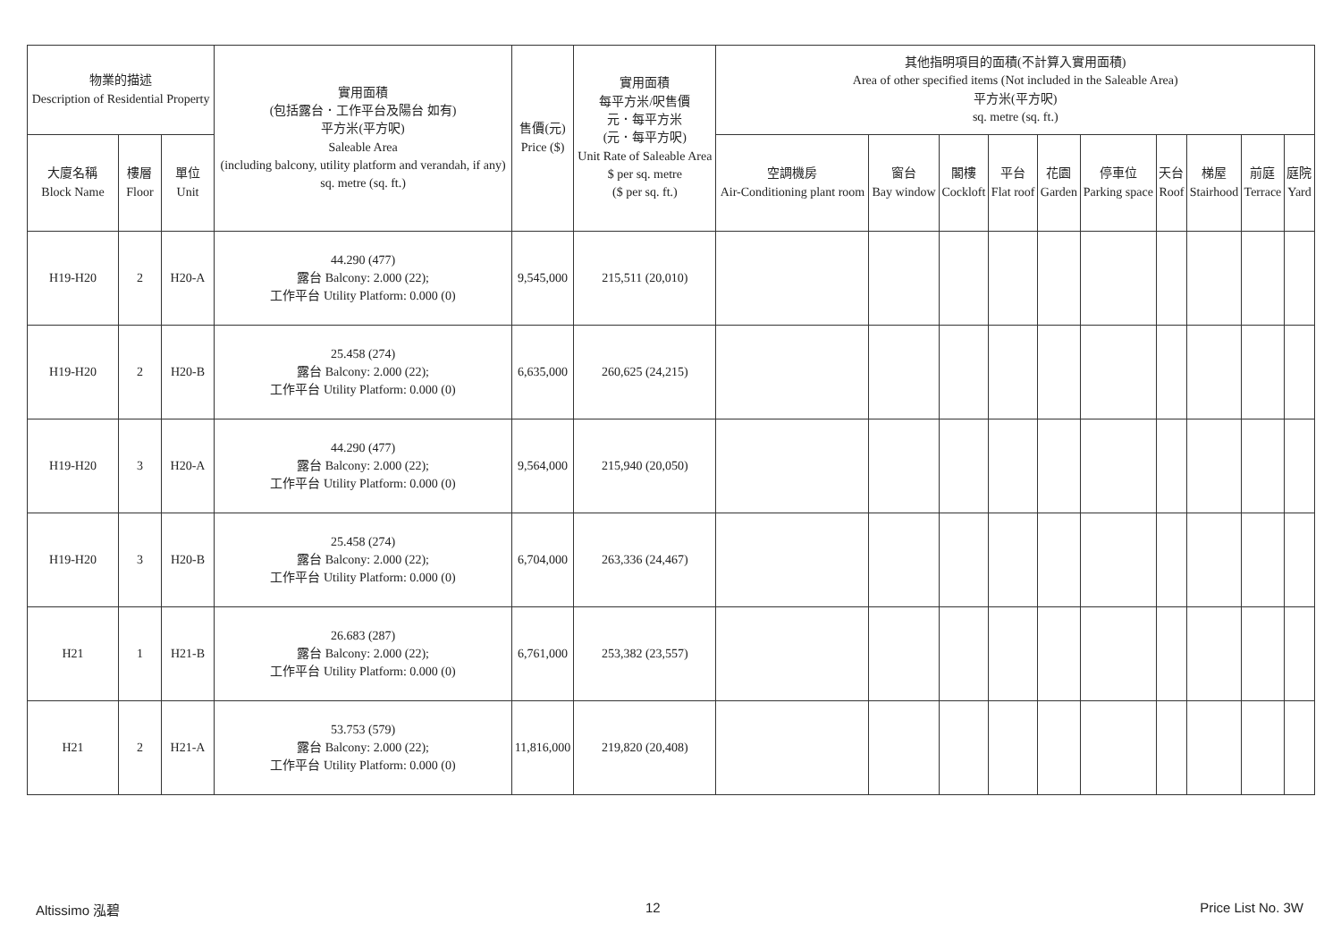| 物業的描述 Description of Residential Property | | | 實用面積 (包括露台．工作平台及陽台 如有) 平方米(平方呎) Saleable Area (including balcony, utility platform and verandah, if any) sq. metre (sq. ft.) | 售價(元) Price ($) | 實用面積 每平方米/呎售價 元．每平方米 (元．每平方呎) Unit Rate of Saleable Area $ per sq. metre ($ per sq. ft.) | 其他指明項目的面積(不計算入實用面積) Area of other specified items (Not included in the Saleable Area) 平方米(平方呎) sq. metre (sq. ft.) | | | | | | | | | |
| --- | --- | --- | --- | --- | --- | --- | --- | --- | --- | --- | --- | --- | --- | --- | --- |
| 大廈名稱 Block Name | 樓層 Floor | 單位 Unit | | | | 空調機房 Air-Conditioning plant room | 窗台 Bay window | 閣樓 Cockloft | 平台 Flat roof | 花園 Garden | 停車位 Parking space | 天台 Roof | 梯屋 Stairhood | 前庭 Terrace | 庭院 Yard |
| H19-H20 | 2 | H20-A | 44.290 (477) 露台 Balcony: 2.000 (22); 工作平台 Utility Platform: 0.000 (0) | 9,545,000 | 215,511 (20,010) | | | | | | | | | | |
| H19-H20 | 2 | H20-B | 25.458 (274) 露台 Balcony: 2.000 (22); 工作平台 Utility Platform: 0.000 (0) | 6,635,000 | 260,625 (24,215) | | | | | | | | | | |
| H19-H20 | 3 | H20-A | 44.290 (477) 露台 Balcony: 2.000 (22); 工作平台 Utility Platform: 0.000 (0) | 9,564,000 | 215,940 (20,050) | | | | | | | | | | |
| H19-H20 | 3 | H20-B | 25.458 (274) 露台 Balcony: 2.000 (22); 工作平台 Utility Platform: 0.000 (0) | 6,704,000 | 263,336 (24,467) | | | | | | | | | | |
| H21 | 1 | H21-B | 26.683 (287) 露台 Balcony: 2.000 (22); 工作平台 Utility Platform: 0.000 (0) | 6,761,000 | 253,382 (23,557) | | | | | | | | | | |
| H21 | 2 | H21-A | 53.753 (579) 露台 Balcony: 2.000 (22); 工作平台 Utility Platform: 0.000 (0) | 11,816,000 | 219,820 (20,408) | | | | | | | | | | |
Altissimo 泓碧 12 Price List No. 3W